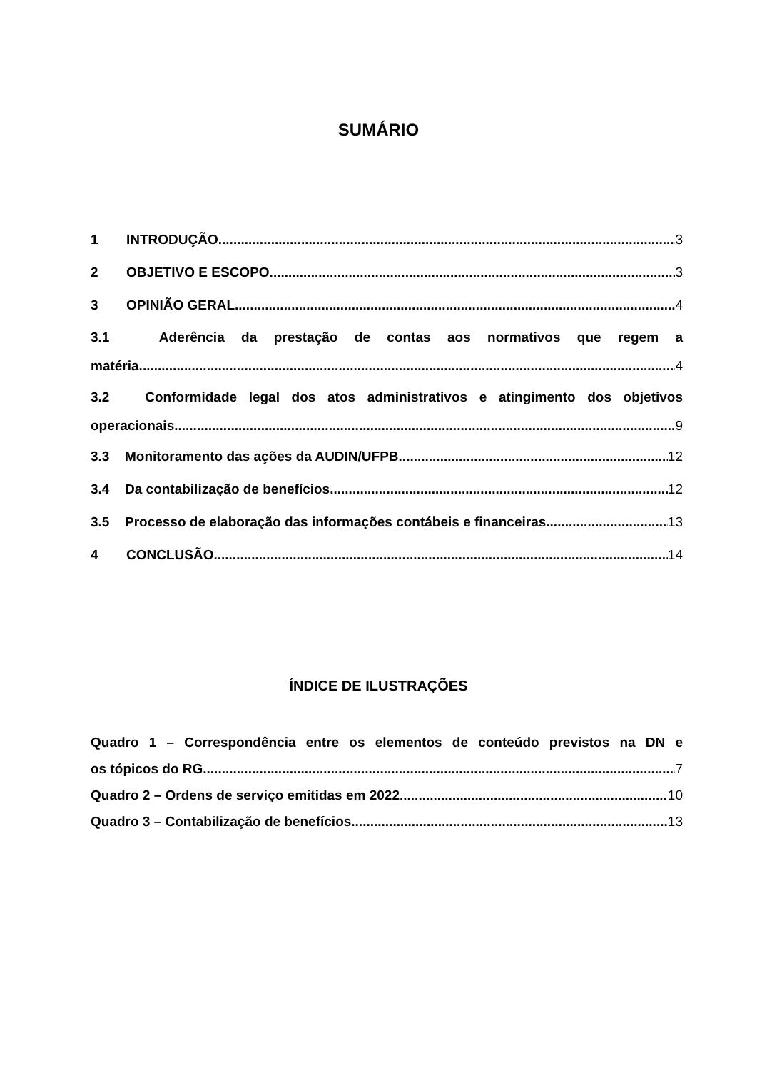SUMÁRIO
1 INTRODUÇÃO 3
2 OBJETIVO E ESCOPO 3
3 OPINIÃO GERAL 4
3.1 Aderência da prestação de contas aos normativos que regem a
matéria 4
3.2 Conformidade legal dos atos administrativos e atingimento dos objetivos
operacionais 9
3.3 Monitoramento das ações da AUDIN/UFPB 12
3.4 Da contabilização de benefícios 12
3.5 Processo de elaboração das informações contábeis e financeiras 13
4 CONCLUSÃO 14
ÍNDICE DE ILUSTRAÇÕES
Quadro 1 – Correspondência entre os elementos de conteúdo previstos na DN e
os tópicos do RG 7
Quadro 2 – Ordens de serviço emitidas em 2022 10
Quadro 3 – Contabilização de benefícios 13